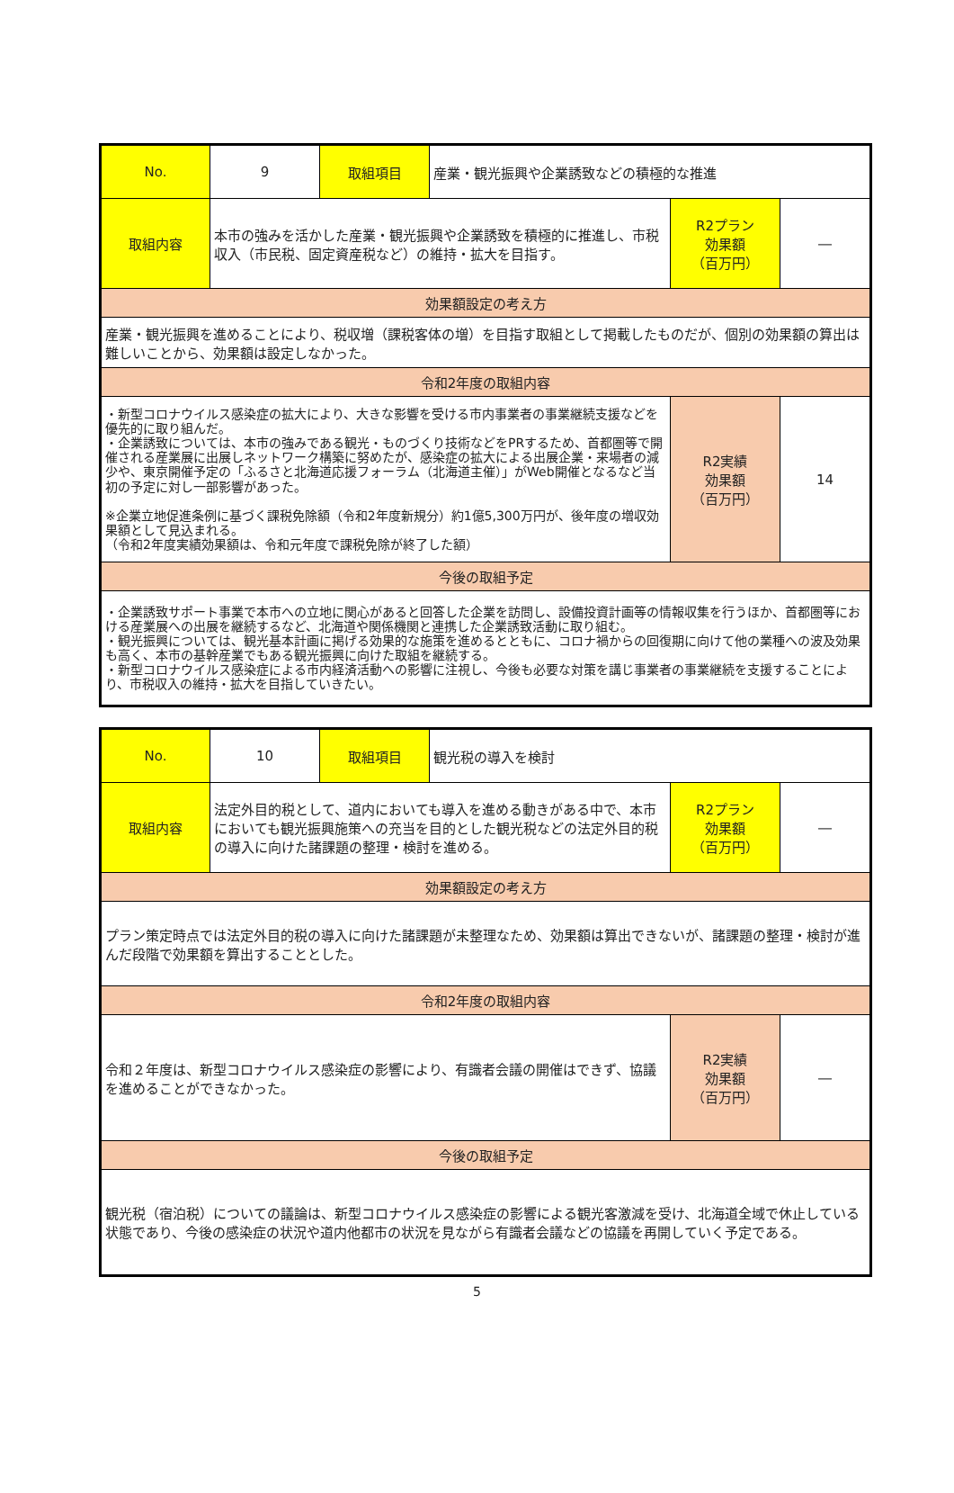| No. | 9 | 取組項目 | 産業・観光振興や企業誘致などの積極的な推進 | | |
| 取組内容 | 本市の強みを活かした産業・観光振興や企業誘致を積極的に推進し、市税収入（市民税、固定資産税など）の維持・拡大を目指す。 | | | R2プラン 効果額 （百万円） | ― |
| 効果額設定の考え方 | | | | | |
| 産業・観光振興を進めることにより、税収増（課税客体の増）を目指す取組として掲載したものだが、個別の効果額の算出は難しいことから、効果額は設定しなかった。 | | | | | |
| 令和2年度の取組内容 | | | | | |
| ・新型コロナウイルス感染症の拡大により、大きな影響を受ける市内事業者の事業継続支援などを優先的に取り組んだ。 ・企業誘致については、本市の強みである観光・ものづくり技術などをPRするため、首都圏等で開催される産業展に出展しネットワーク構築に努めたが、感染症の拡大による出展企業・来場者の減少や、東京開催予定の「ふるさと北海道応援フォーラム（北海道主催）」がWeb開催となるなど当初の予定に対し一部影響があった。 ※企業立地促進条例に基づく課税免除額（令和2年度新規分）約1億5,300万円が、後年度の増収効果額として見込まれる。 （令和2年度実績効果額は、令和元年度で課税免除が終了した額） | | | | R2実績 効果額 （百万円） | 14 |
| 今後の取組予定 | | | | | |
| ・企業誘致サポート事業で本市への立地に関心があると回答した企業を訪問し、設備投資計画等の情報収集を行うほか、首都圏等における産業展への出展を継続するなど、北海道や関係機関と連携した企業誘致活動に取り組む。 ・観光振興については、観光基本計画に掲げる効果的な施策を進めるとともに、コロナ禍からの回復期に向けて他の業種への波及効果も高く、本市の基幹産業でもある観光振興に向けた取組を継続する。 ・新型コロナウイルス感染症による市内経済活動への影響に注視し、今後も必要な対策を講じ事業者の事業継続を支援することにより、市税収入の維持・拡大を目指していきたい。 | | | | | |
| No. | 10 | 取組項目 | 観光税の導入を検討 | | |
| 取組内容 | 法定外目的税として、道内においても導入を進める動きがある中で、本市においても観光振興施策への充当を目的とした観光税などの法定外目的税の導入に向けた諸課題の整理・検討を進める。 | | | R2プラン 効果額 （百万円） | ― |
| 効果額設定の考え方 | | | | | |
| プラン策定時点では法定外目的税の導入に向けた諸課題が未整理なため、効果額は算出できないが、諸課題の整理・検討が進んだ段階で効果額を算出することとした。 | | | | | |
| 令和2年度の取組内容 | | | | | |
| 令和２年度は、新型コロナウイルス感染症の影響により、有識者会議の開催はできず、協議を進めることができなかった。 | | | | R2実績 効果額 （百万円） | ― |
| 今後の取組予定 | | | | | |
| 観光税（宿泊税）についての議論は、新型コロナウイルス感染症の影響による観光客激減を受け、北海道全域で休止している状態であり、今後の感染症の状況や道内他都市の状況を見ながら有識者会議などの協議を再開していく予定である。 | | | | | |
5